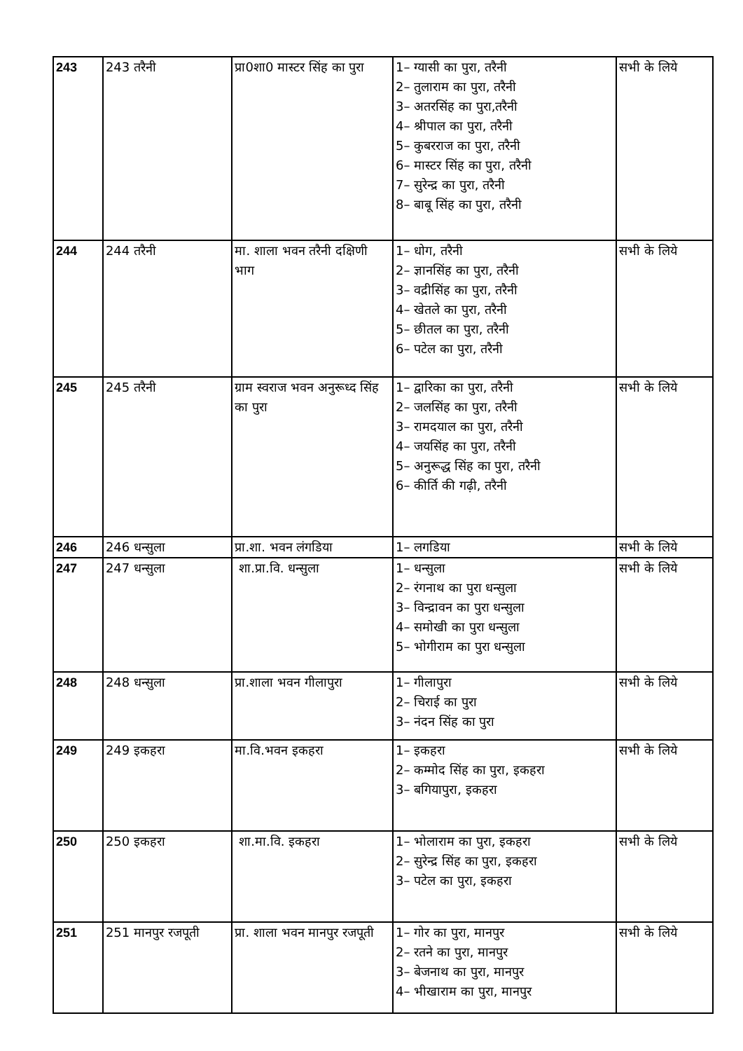| 243 | 243 तरैनी | प्रा0शा0 मास्टर सिंह का पुरा | 1– ग्यासी का पुरा, तरैनी 2– तुलाराम का पुरा, तरैनी 3– अतरसिंह का पुरा,तरैनी 4– श्रीपाल का पुरा, तरैनी 5– कुबरराज का पुरा, तरैनी 6– मास्टर सिंह का पुरा, तरैनी 7– सुरेन्द्र का पुरा, तरैनी 8– बाबू सिंह का पुरा, तरैनी | सभी के लिये |
| 244 | 244 तरैनी | मा. शाला भवन तरैनी दक्षिणी भाग | 1– धोग, तरैनी 2– ज्ञानसिंह का पुरा, तरैनी 3– वद्रीसिंह का पुरा, तरैनी 4– खेतले का पुरा, तरैनी 5– छीतल का पुरा, तरैनी 6– पटेल का पुरा, तरैनी | सभी के लिये |
| 245 | 245 तरैनी | ग्राम स्वराज भवन अनुरूध्द सिंह का पुरा | 1– द्वारिका का पुरा, तरैनी 2– जलसिंह का पुरा, तरैनी 3– रामदयाल का पुरा, तरैनी 4– जयसिंह का पुरा, तरैनी 5– अनुरूद्ध सिंह का पुरा, तरैनी 6– कीर्ति की गढ़ी, तरैनी | सभी के लिये |
| 246 | 246 धन्सुला | प्रा.शा. भवन लंगडिया | 1– लगडिया | सभी के लिये |
| 247 | 247 धन्सुला | शा.प्रा.वि. धन्सुला | 1– धन्सुला 2– रंगनाथ का पुरा धन्सुला 3– विन्द्रावन का पुरा धन्सुला 4– समोखी का पुरा धन्सुला 5– भोगीराम का पुरा धन्सुला | सभी के लिये |
| 248 | 248 धन्सुला | प्रा.शाला भवन गीलापुरा | 1– गीलापुरा 2– चिराई का पुरा 3– नंदन सिंह का पुरा | सभी के लिये |
| 249 | 249 इकहरा | मा.वि.भवन इकहरा | 1– इकहरा 2– कम्मोद सिंह का पुरा, इकहरा 3– बगियापुरा, इकहरा | सभी के लिये |
| 250 | 250 इकहरा | शा.मा.वि. इकहरा | 1– भोलाराम का पुरा, इकहरा 2– सुरेन्द्र सिंह का पुरा, इकहरा 3– पटेल का पुरा, इकहरा | सभी के लिये |
| 251 | 251 मानपुर रजपूती | प्रा. शाला भवन मानपुर रजपूती | 1– गोर का पुरा, मानपुर 2– रतने का पुरा, मानपुर 3– बेजनाथ का पुरा, मानपुर 4– भीखाराम का पुरा, मानपुर | सभी के लिये |